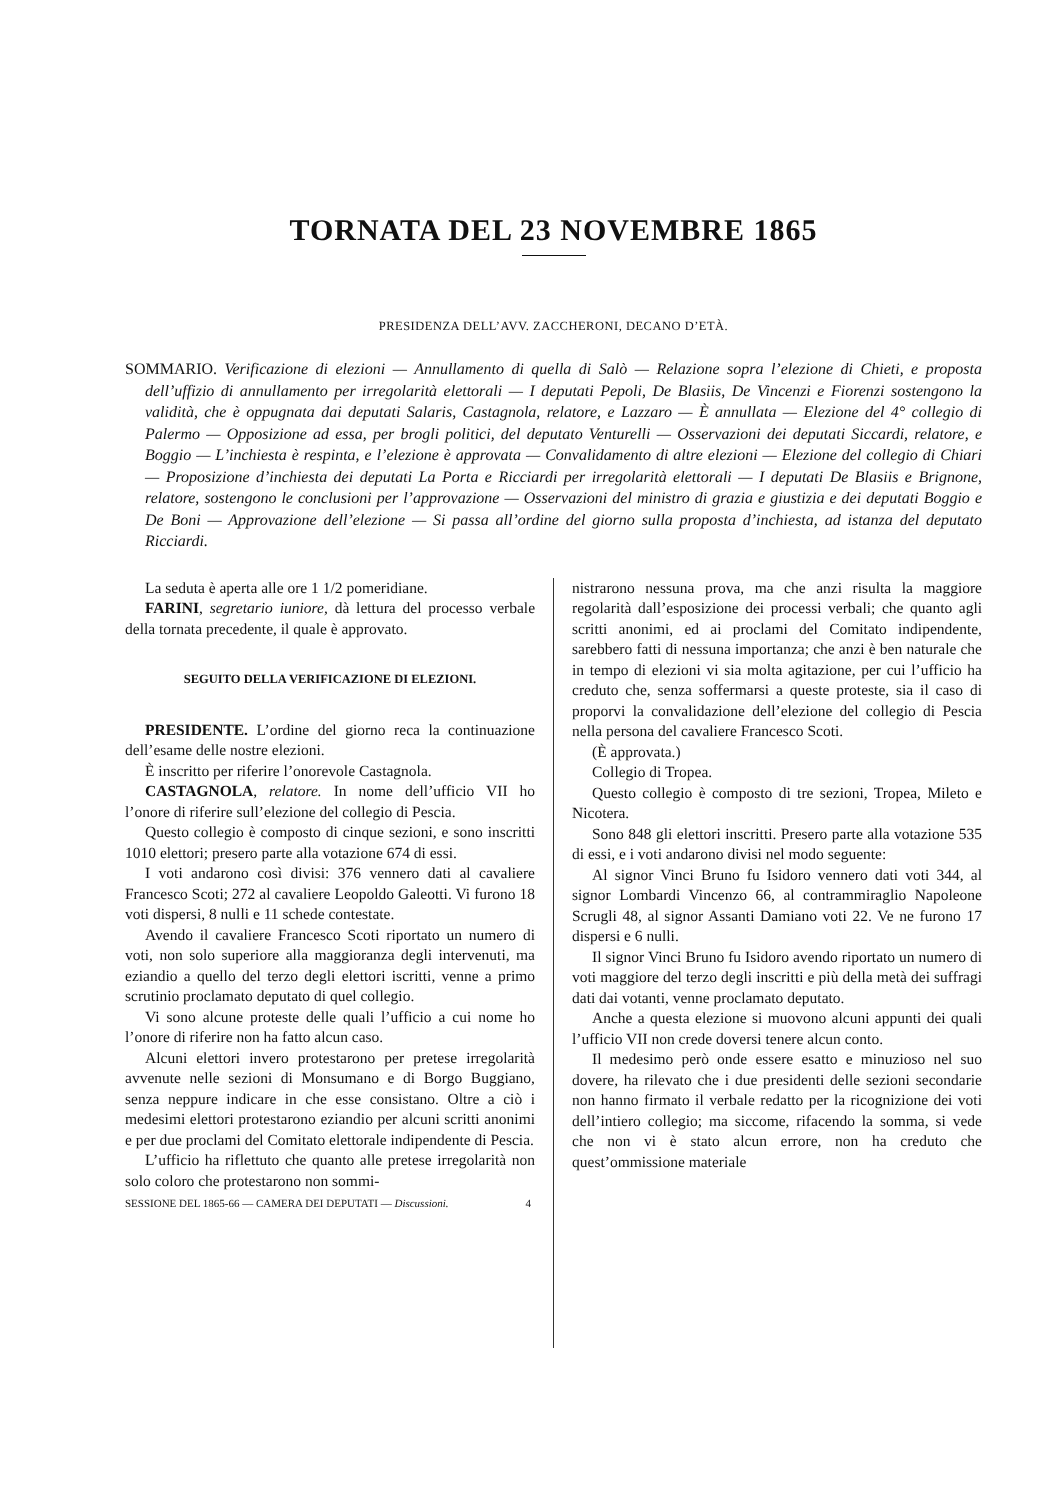TORNATA DEL 23 NOVEMBRE 1865
PRESIDENZA DELL’AVV. ZACCHERONI, DECANO D’ETÀ.
SOMMARIO. Verificazione di elezioni — Annullamento di quella di Salò — Relazione sopra l’elezione di Chieti, e proposta dell’uffizio di annullamento per irregolarità elettorali — I deputati Pepoli, De Blasiis, De Vincenzi e Fiorenzi sostengono la validità, che è oppugnata dai deputati Salaris, Castagnola, relatore, e Lazzaro — È annullata — Elezione del 4° collegio di Palermo — Opposizione ad essa, per brogli politici, del deputato Venturelli — Osservazioni dei deputati Siccardi, relatore, e Boggio — L’inchiesta è respinta, e l’elezione è approvata — Convalidamento di altre elezioni — Elezione del collegio di Chiari — Proposizione d’inchiesta dei deputati La Porta e Ricciardi per irregolarità elettorali — I deputati De Blasiis e Brignone, relatore, sostengono le conclusioni per l’approvazione — Osservazioni del ministro di grazia e giustizia e dei deputati Boggio e De Boni — Approvazione dell’elezione — Si passa all’ordine del giorno sulla proposta d’inchiesta, ad istanza del deputato Ricciardi.
La seduta è aperta alle ore 1 1/2 pomeridiane.
FARINI, segretario iuniore, dà lettura del processo verbale della tornata precedente, il quale è approvato.
SEGUITO DELLA VERIFICAZIONE DI ELEZIONI.
PRESIDENTE. L’ordine del giorno reca la continuazione dell’esame delle nostre elezioni.
È inscritto per riferire l’onorevole Castagnola.
CASTAGNOLA, relatore. In nome dell’ufficio VII ho l’onore di riferire sull’elezione del collegio di Pescia.
Questo collegio è composto di cinque sezioni, e sono inscritti 1010 elettori; presero parte alla votazione 674 di essi.
I voti andarono così divisi: 376 vennero dati al cavaliere Francesco Scoti; 272 al cavaliere Leopoldo Galeotti. Vi furono 18 voti dispersi, 8 nulli e 11 schede contestate.
Avendo il cavaliere Francesco Scoti riportato un numero di voti, non solo superiore alla maggioranza degli intervenuti, ma eziandio a quello del terzo degli elettori iscritti, venne a primo scrutinio proclamato deputato di quel collegio.
Vi sono alcune proteste delle quali l’ufficio a cui nome ho l’onore di riferire non ha fatto alcun caso.
Alcuni elettori invero protestarono per pretese irregolarità avvenute nelle sezioni di Monsumano e di Borgo Buggiano, senza neppure indicare in che esse consistano. Oltre a ciò i medesimi elettori protestarono eziandio per alcuni scritti anonimi e per due proclami del Comitato elettorale indipendente di Pescia.
L’ufficio ha riflettuto che quanto alle pretese irregolarità non solo coloro che protestarono non sommi-
SESSIONE DEL 1865-66 — CAMERA DEI DEPUTATI — Discussioni. 4
nistrarono nessuna prova, ma che anzi risulta la maggiore regolarità dall’esposizione dei processi verbali; che quanto agli scritti anonimi, ed ai proclami del Comitato indipendente, sarebbero fatti di nessuna importanza; che anzi è ben naturale che in tempo di elezioni vi sia molta agitazione, per cui l’ufficio ha creduto che, senza soffermarsi a queste proteste, sia il caso di proporvi la convalidazione dell’elezione del collegio di Pescia nella persona del cavaliere Francesco Scoti.
(È approvata.)
Collegio di Tropea.
Questo collegio è composto di tre sezioni, Tropea, Mileto e Nicotera.
Sono 848 gli elettori inscritti. Presero parte alla votazione 535 di essi, e i voti andarono divisi nel modo seguente:
Al signor Vinci Bruno fu Isidoro vennero dati voti 344, al signor Lombardi Vincenzo 66, al contrammiraglio Napoleone Scrugli 48, al signor Assanti Damiano voti 22. Ve ne furono 17 dispersi e 6 nulli.
Il signor Vinci Bruno fu Isidoro avendo riportato un numero di voti maggiore del terzo degli inscritti e più della metà dei suffragi dati dai votanti, venne proclamato deputato.
Anche a questa elezione si muovono alcuni appunti dei quali l’ufficio VII non crede doversi tenere alcun conto.
Il medesimo però onde essere esatto e minuzioso nel suo dovere, ha rilevato che i due presidenti delle sezioni secondarie non hanno firmato il verbale redatto per la ricognizione dei voti dell’intiero collegio; ma siccome, rifacendo la somma, si vede che non vi è stato alcun errore, non ha creduto che quest’ommissione materiale